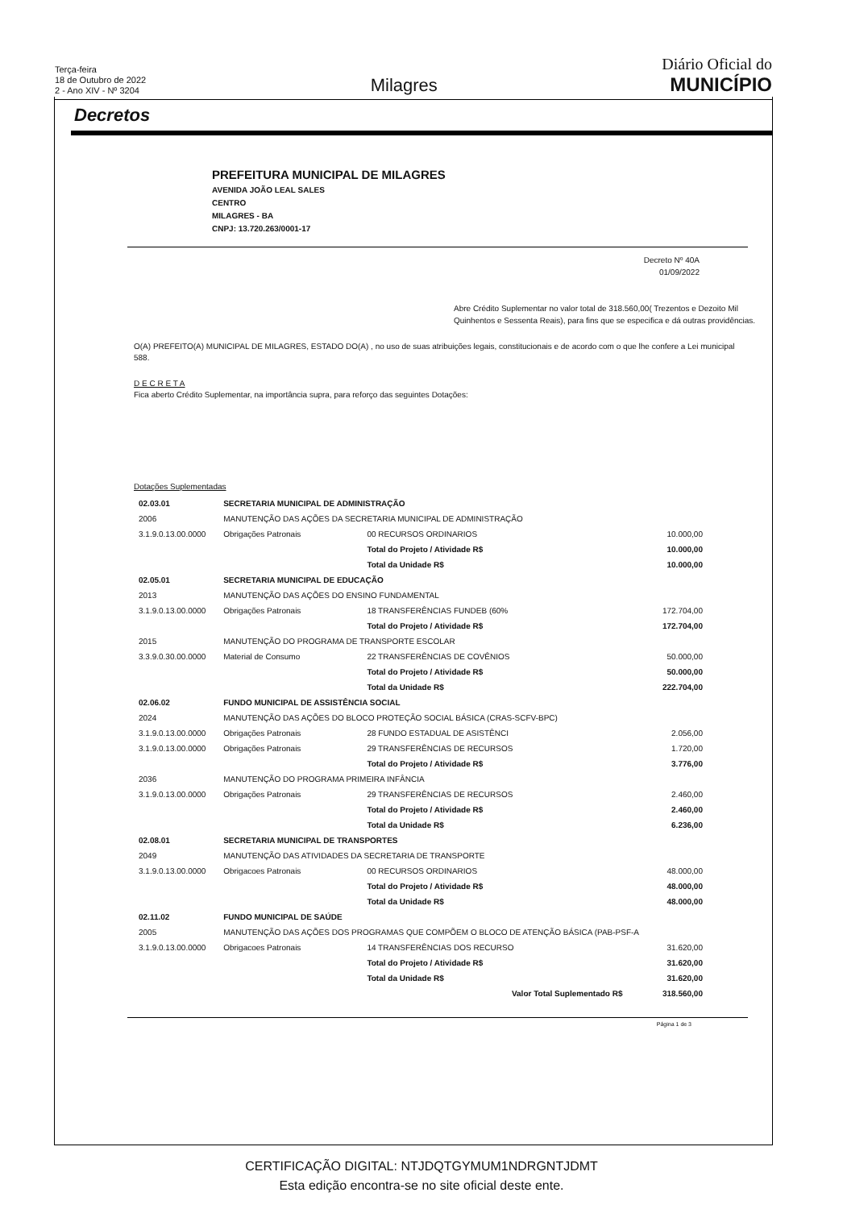Terça-feira
18 de Outubro de 2022
2 - Ano XIV - Nº 3204
Milagres
Diário Oficial do
MUNICÍPIO
Decretos
PREFEITURA MUNICIPAL DE MILAGRES
AVENIDA JOÃO LEAL SALES
CENTRO
MILAGRES - BA
CNPJ: 13.720.263/0001-17
Decreto Nº 40A
01/09/2022
Abre Crédito Suplementar no valor total de 318.560,00( Trezentos e Dezoito Mil Quinhentos e Sessenta Reais), para fins que se especifica e dá outras providências.
O(A) PREFEITO(A) MUNICIPAL DE MILAGRES, ESTADO DO(A) , no uso de suas atribuições legais, constitucionais e de acordo com o que lhe confere a Lei municipal 588.
D E C R E T A
Fica aberto Crédito Suplementar, na importância supra, para reforço das seguintes Dotações:
Dotações Suplementadas
| 02.03.01 | SECRETARIA MUNICIPAL DE ADMINISTRAÇÃO | | |
| 2006 | MANUTENÇÃO DAS AÇÕES DA SECRETARIA MUNICIPAL DE ADMINISTRAÇÃO | | |
| 3.1.9.0.13.00.0000 | Obrigações Patronais | 00 RECURSOS ORDINARIOS | 10.000,00 |
| | | Total do Projeto / Atividade R$ | 10.000,00 |
| | | Total da Unidade R$ | 10.000,00 |
| 02.05.01 | SECRETARIA MUNICIPAL DE EDUCAÇÃO | | |
| 2013 | MANUTENÇÃO DAS AÇÕES DO ENSINO FUNDAMENTAL | | |
| 3.1.9.0.13.00.0000 | Obrigações Patronais | 18 TRANSFERÊNCIAS FUNDEB (60% | 172.704,00 |
| | | Total do Projeto / Atividade R$ | 172.704,00 |
| 2015 | MANUTENÇÃO DO PROGRAMA DE TRANSPORTE ESCOLAR | | |
| 3.3.9.0.30.00.0000 | Material de Consumo | 22 TRANSFERÊNCIAS DE COVÊNIOS | 50.000,00 |
| | | Total do Projeto / Atividade R$ | 50.000,00 |
| | | Total da Unidade R$ | 222.704,00 |
| 02.06.02 | FUNDO MUNICIPAL DE ASSISTÊNCIA SOCIAL | | |
| 2024 | MANUTENÇÃO DAS AÇÕES DO BLOCO PROTEÇÃO SOCIAL BÁSICA (CRAS-SCFV-BPC) | | |
| 3.1.9.0.13.00.0000 | Obrigações Patronais | 28 FUNDO ESTADUAL DE ASISTÊNCI | 2.056,00 |
| 3.1.9.0.13.00.0000 | Obrigações Patronais | 29 TRANSFERÊNCIAS DE RECURSOS | 1.720,00 |
| | | Total do Projeto / Atividade R$ | 3.776,00 |
| 2036 | MANUTENÇÃO DO PROGRAMA PRIMEIRA INFÂNCIA | | |
| 3.1.9.0.13.00.0000 | Obrigações Patronais | 29 TRANSFERÊNCIAS DE RECURSOS | 2.460,00 |
| | | Total do Projeto / Atividade R$ | 2.460,00 |
| | | Total da Unidade R$ | 6.236,00 |
| 02.08.01 | SECRETARIA MUNICIPAL DE TRANSPORTES | | |
| 2049 | MANUTENÇÃO DAS ATIVIDADES DA SECRETARIA DE TRANSPORTE | | |
| 3.1.9.0.13.00.0000 | Obrigacoes Patronais | 00 RECURSOS ORDINARIOS | 48.000,00 |
| | | Total do Projeto / Atividade R$ | 48.000,00 |
| | | Total da Unidade R$ | 48.000,00 |
| 02.11.02 | FUNDO MUNICIPAL DE SAÚDE | | |
| 2005 | MANUTENÇÃO DAS AÇÕES DOS PROGRAMAS QUE COMPÕEM O BLOCO DE ATENÇÃO BÁSICA (PAB-PSF-A | | |
| 3.1.9.0.13.00.0000 | Obrigacoes Patronais | 14 TRANSFERÊNCIAS DOS RECURSO | 31.620,00 |
| | | Total do Projeto / Atividade R$ | 31.620,00 |
| | | Total da Unidade R$ | 31.620,00 |
| | | Valor Total Suplementado R$ | 318.560,00 |
Página 1 de 3
CERTIFICAÇÃO DIGITAL: NTJDQTGYMUM1NDRGNTJDMT
Esta edição encontra-se no site oficial deste ente.